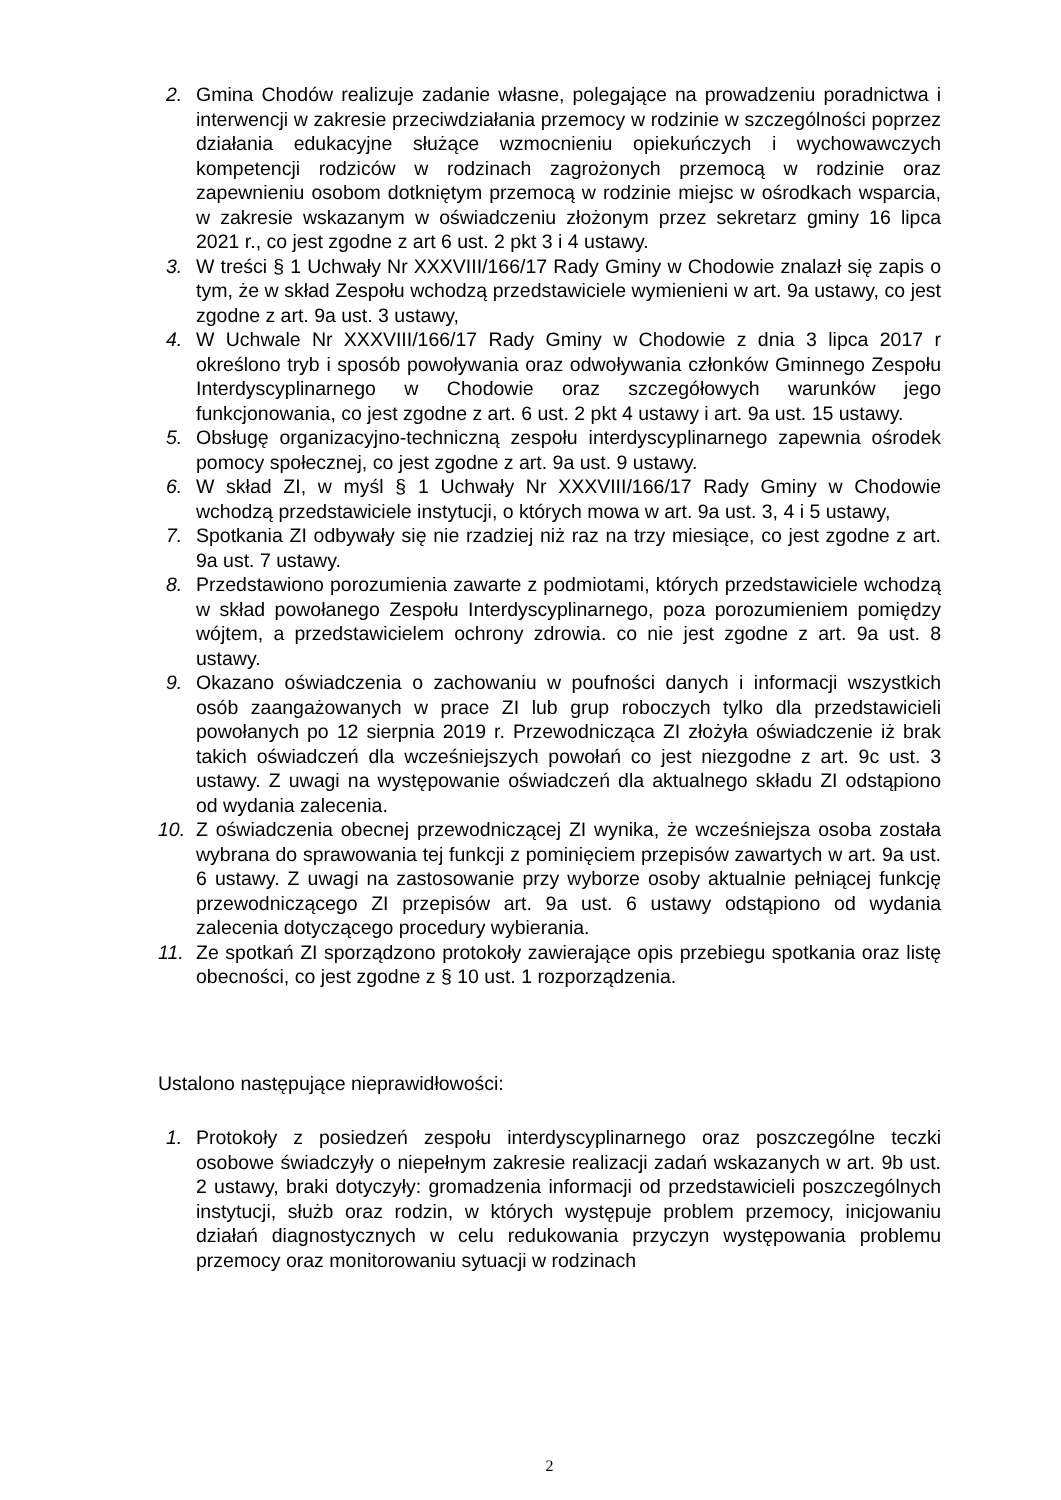2. Gmina Chodów realizuje zadanie własne, polegające na prowadzeniu poradnictwa i interwencji w zakresie przeciwdziałania przemocy w rodzinie w szczególności poprzez działania edukacyjne służące wzmocnieniu opiekuńczych i wychowawczych kompetencji rodziców w rodzinach zagrożonych przemocą w rodzinie oraz zapewnieniu osobom dotkniętym przemocą w rodzinie miejsc w ośrodkach wsparcia, w zakresie wskazanym w oświadczeniu złożonym przez sekretarz gminy 16 lipca 2021 r., co jest zgodne z art 6 ust. 2 pkt 3 i 4 ustawy.
3. W treści § 1 Uchwały Nr XXXVIII/166/17 Rady Gminy w Chodowie znalazł się zapis o tym, że w skład Zespołu wchodzą przedstawiciele wymienieni w art. 9a ustawy, co jest zgodne z art. 9a ust. 3 ustawy,
4. W Uchwale Nr XXXVIII/166/17 Rady Gminy w Chodowie z dnia 3 lipca 2017 r określono tryb i sposób powoływania oraz odwoływania członków Gminnego Zespołu Interdyscyplinarnego w Chodowie oraz szczegółowych warunków jego funkcjonowania, co jest zgodne z art. 6 ust. 2 pkt 4 ustawy i art. 9a ust. 15 ustawy.
5. Obsługę organizacyjno-techniczną zespołu interdyscyplinarnego zapewnia ośrodek pomocy społecznej, co jest zgodne z art. 9a ust. 9 ustawy.
6. W skład ZI, w myśl § 1 Uchwały Nr XXXVIII/166/17 Rady Gminy w Chodowie wchodzą przedstawiciele instytucji, o których mowa w art. 9a ust. 3, 4 i 5 ustawy,
7. Spotkania ZI odbywały się nie rzadziej niż raz na trzy miesiące, co jest zgodne z art. 9a ust. 7 ustawy.
8. Przedstawiono porozumienia zawarte z podmiotami, których przedstawiciele wchodzą w skład powołanego Zespołu Interdyscyplinarnego, poza porozumieniem pomiędzy wójtem, a przedstawicielem ochrony zdrowia. co nie jest zgodne z art. 9a ust. 8 ustawy.
9. Okazano oświadczenia o zachowaniu w poufności danych i informacji wszystkich osób zaangażowanych w prace ZI lub grup roboczych tylko dla przedstawicieli powołanych po 12 sierpnia 2019 r. Przewodnicząca ZI złożyła oświadczenie iż brak takich oświadczeń dla wcześniejszych powołań co jest niezgodne z art. 9c ust. 3 ustawy. Z uwagi na występowanie oświadczeń dla aktualnego składu ZI odstąpiono od wydania zalecenia.
10. Z oświadczenia obecnej przewodniczącej ZI wynika, że wcześniejsza osoba została wybrana do sprawowania tej funkcji z pominięciem przepisów zawartych w art. 9a ust. 6 ustawy. Z uwagi na zastosowanie przy wyborze osoby aktualnie pełniącej funkcję przewodniczącego ZI przepisów art. 9a ust. 6 ustawy odstąpiono od wydania zalecenia dotyczącego procedury wybierania.
11. Ze spotkań ZI sporządzono protokoły zawierające opis przebiegu spotkania oraz listę obecności, co jest zgodne z § 10 ust. 1 rozporządzenia.
Ustalono następujące nieprawidłowości:
1. Protokoły z posiedzeń zespołu interdyscyplinarnego oraz poszczególne teczki osobowe świadczyły o niepełnym zakresie realizacji zadań wskazanych w art. 9b ust. 2 ustawy, braki dotyczyły: gromadzenia informacji od przedstawicieli poszczególnych instytucji, służb oraz rodzin, w których występuje problem przemocy, inicjowaniu działań diagnostycznych w celu redukowania przyczyn występowania problemu przemocy oraz monitorowaniu sytuacji w rodzinach
2